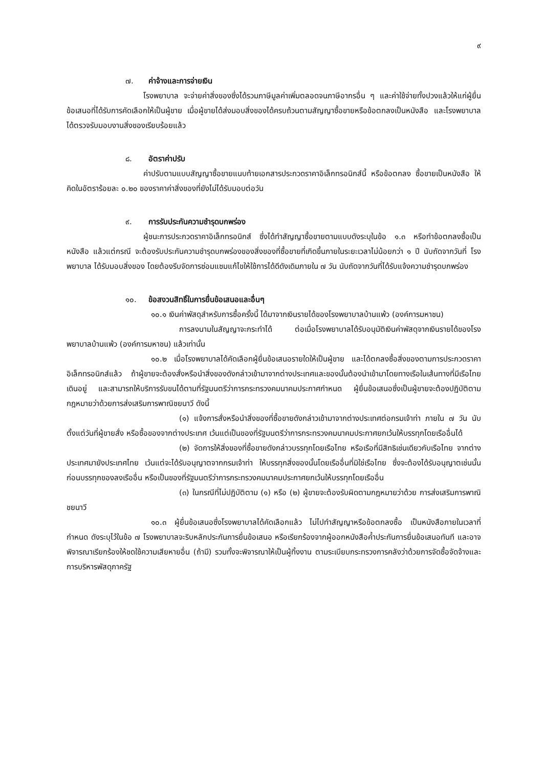๙
๗. ค่าจ้างและการจ่ายเงิน
โรงพยาบาล จะจ่ายค่าสิ่งของซึ่งได้รวมภาษีมูลค่าเพิ่มตลอดจนภาษีอากรอื่น ๆ และค่าใช้จ่ายทั้งปวงแล้วให้แก่ผู้ยื่นข้อเสนอที่ได้รับการคัดเลือกให้เป็นผู้ขาย เมื่อผู้ขายได้ส่งมอบสิ่งของได้ครบถ้วนตามสัญญาซื้อขายหรือข้อตกลงเป็นหนังสือ และโรงพยาบาลได้ตรวจรับมอบงานสิ่งของเรียบร้อยแล้ว
๘. อัตราค่าปรับ
ค่าปรับตามแบบสัญญาซื้อขายแนบท้ายเอกสารประกวดราคาอิเล็กทรอนิกส์นี้ หรือข้อตกลง ซื้อขายเป็นหนังสือ ให้คิดในอัตราร้อยละ ๐.๒๐ ของราคาค่าสิ่งของที่ยังไม่ได้รับมอบต่อวัน
๙. การรับประกันความชำรุดบกพร่อง
ผู้ชนะการประกวดราคาอิเล็กทรอนิกส์ ซึ่งได้ทำสัญญาซื้อขายตามแบบดังระบุในข้อ ๑.๓ หรือทำข้อตกลงซื้อเป็นหนังสือ แล้วแต่กรณี จะต้องรับประกันความชำรุดบกพร่องของสิ่งของที่ซื้อขายที่เกิดขึ้นภายในระยะเวลาไม่น้อยกว่า ๑ ปี นับถัดจากวันที่ โรงพยาบาล ได้รับมอบสิ่งของ โดยต้องรีบจัดการซ่อมแซมแก้ไขให้ใช้การได้ดีดังเดิมภายใน ๗ วัน นับถัดจากวันที่ได้รับแจ้งความชำรุดบกพร่อง
๑๐. ข้อสงวนสิทธิ์ในการยื่นข้อเสนอและอื่นๆ
๑๐.๑ เงินค่าพัสดุสำหรับการซื้อครั้งนี้ ได้มาจากเงินรายได้ของโรงพยาบาลบ้านแพ้ว (องค์การมหาชน)
การลงนามในสัญญาจะกระทำได้ ต่อเมื่อโรงพยาบาลได้รับอนุมัติเงินค่าพัสดุจากเงินรายได้ของโรงพยาบาลบ้านแพ้ว (องค์การมหาชน) แล้วเท่านั้น
๑๐.๒ เมื่อโรงพยาบาลได้คัดเลือกผู้ยื่นข้อเสนอรายใดให้เป็นผู้ขาย และได้ตกลงซื้อสิ่งของตามการประกวดราคาอิเล็กทรอนิกส์แล้ว ถ้าผู้ขายจะต้องสั่งหรือนำสิ่งของดังกล่าวเข้ามาจากต่างประเทศและของนั้นต้องนำเข้ามาโดยทางเรือในเส้นทางที่มีเรือไทยเดินอยู่ และสามารถให้บริการรับขนได้ตามที่รัฐมนตรีว่าการกระทรวงคมนาคมประกาศกำหนด ผู้ยื่นข้อเสนอซึ่งเป็นผู้ขายจะต้องปฏิบัติตามกฎหมายว่าด้วยการส่งเสริมการพาณิชยนาวี ดังนี้
(๑) แจ้งการสั่งหรือนำสิ่งของที่ซื้อขายดังกล่าวเข้ามาจากต่างประเทศต่อกรมเจ้าท่า ภายใน ๗ วัน นับตั้งแต่วันที่ผู้ขายสั่ง หรือซื้อของจากต่างประเทศ เว้นแต่เป็นของที่รัฐมนตรีว่าการกระทรวงคมนาคมประกาศยกเว้นให้บรรทุกโดยเรืออื่นได้
(๒) จัดการให้สิ่งของที่ซื้อขายดังกล่าวบรรทุกโดยเรือไทย หรือเรือที่มีสิทธิเช่นเดียวกับเรือไทย จากต่างประเทศมายังประเทศไทย เว้นแต่จะได้รับอนุญาตจากกรมเจ้าท่า ให้บรรทุกสิ่งของนั้นโดยเรืออื่นที่มิใช่เรือไทย ซึ่งจะต้องได้รับอนุญาตเช่นนั้นก่อนบรรทุกของลงเรืออื่น หรือเป็นของที่รัฐมนตรีว่าการกระทรวงคมนาคมประกาศยกเว้นให้บรรทุกโดยเรืออื่น
(๓) ในกรณีที่ไม่ปฏิบัติตาม (๑) หรือ (๒) ผู้ขายจะต้องรับผิดตามกฎหมายว่าด้วย การส่งเสริมการพาณิชยนาวี
๑๐.๓ ผู้ยื่นข้อเสนอซึ่งโรงพยาบาลได้คัดเลือกแล้ว ไม่ไปทำสัญญาหรือข้อตกลงซื้อ เป็นหนังสือภายในเวลาที่กำหนด ดังระบุไว้ในข้อ ๗ โรงพยาบาลจะริบหลักประกันการยื่นข้อเสนอ หรือเรียกร้องจากผู้ออกหนังสือค้ำประกันการยื่นข้อเสนอทันที และอาจพิจารณาเรียกร้องให้ชดใช้ความเสียหายอื่น (ถ้ามี) รวมทั้งจะพิจารณาให้เป็นผู้ทิ้งงาน ตามระเบียบกระทรวงการคลังว่าด้วยการจัดซื้อจัดจ้างและ การบริหารพัสดุภาครัฐ